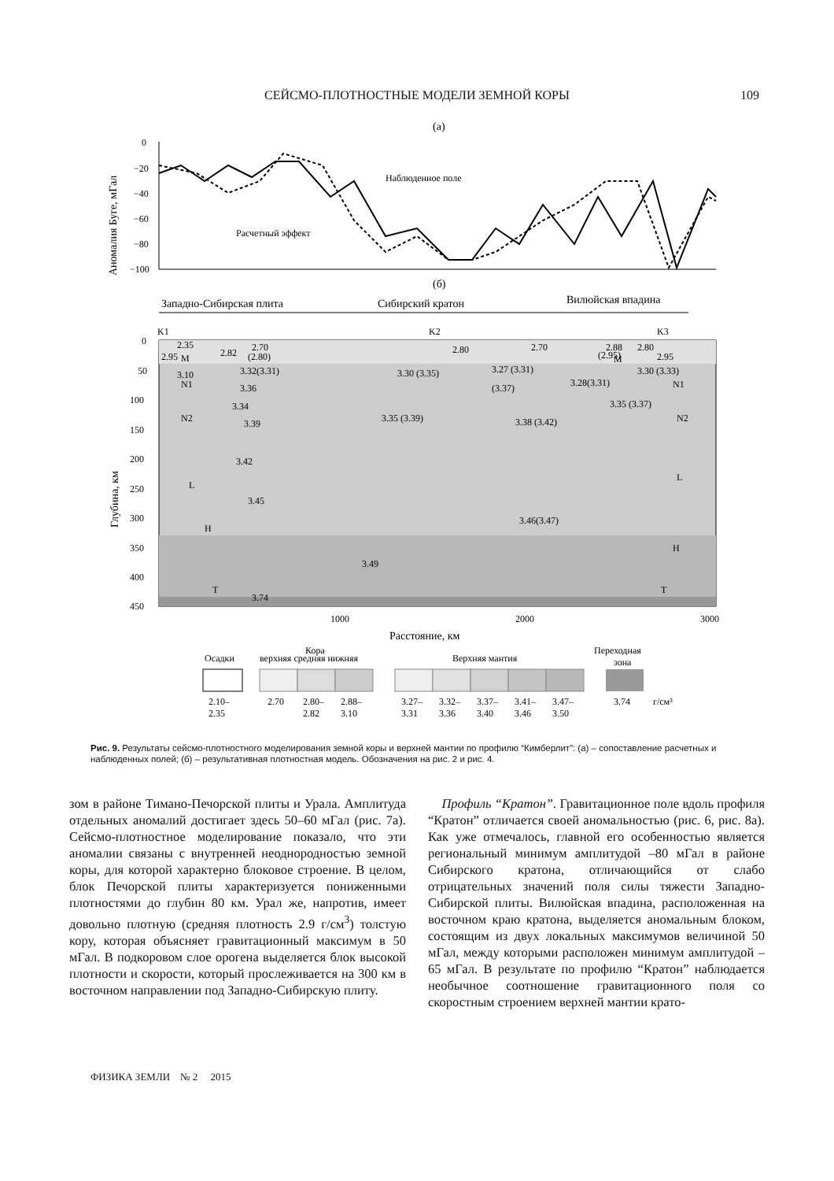СЕЙСМО-ПЛОТНОСТНЫЕ МОДЕЛИ ЗЕМНОЙ КОРЫ
109
(а)
Аномалия Буге, мГал
0
−20
−40
−60
−80
−100
Наблюденное поле
Расчетный эффект
(б)
Западно-Сибирская плита
Сибирский кратон
Вилюйская впадина
K1
K2
K3
Глубина, км
0
50
100
150
200
250
300
350
400
450
2.35
2.70
2.80
2.70
2.88
2.80
2.82
2.95
M
(2.80)
(2.95)
M
2.95
3.10
3.32(3.31)
3.30 (3.35)
3.27 (3.31)
3.30 (3.33)
N1
3.36
(3.37)
3.28(3.31)
N1
3.34
3.35 (3.37)
N2
3.35 (3.39)
3.38 (3.42)
N2
3.39
3.42
L
L
3.45
3.46(3.47)
H
H
3.49
T
3.74
T
1000
2000
3000
Расстояние, км
Осадки
Кора
верхняя средняя нижняя
Верхняя мантия
Переходная
зона
2.10–
2.35
2.70
2.80–
2.82
2.88–
3.10
3.27–
3.31
3.32–
3.36
3.37–
3.40
3.41–
3.46
3.47–
3.50
3.74
г/см³
Рис. 9. Результаты сейсмо-плотностного моделирования земной коры и верхней мантии по профилю “Кимберлит”: (а) – сопоставление расчетных и наблюденных полей; (б) – результативная плотностная модель. Обозначения на рис. 2 и рис. 4.
зом в районе Тимано-Печорской плиты и Урала. Амплитуда отдельных аномалий достигает здесь 50–60 мГал (рис. 7а). Сейсмо-плотностное моделирование показало, что эти аномалии связаны с внутренней неоднородностью земной коры, для которой характерно блоковое строение. В целом, блок Печорской плиты характеризуется пониженными плотностями до глубин 80 км. Урал же, напротив, имеет довольно плотную (средняя плотность 2.9 г/см<sup>3</sup>) толстую кору, которая объясняет гравитационный максимум в 50 мГал. В подкоровом слое орогена выделяется блок высокой плотности и скорости, который прослеживается на 300 км в восточном направлении под Западно-Сибирскую плиту.
Профиль “Кратон”. Гравитационное поле вдоль профиля “Кратон” отличается своей аномальностью (рис. 6, рис. 8а). Как уже отмечалось, главной его особенностью является региональный минимум амплитудой –80 мГал в районе Сибирского кратона, отличающийся от слабо отрицательных значений поля силы тяжести Западно-Сибирской плиты. Вилюйская впадина, расположенная на восточном краю кратона, выделяется аномальным блоком, состоящим из двух локальных максимумов величиной 50 мГал, между которыми расположен минимум амплитудой –65 мГал. В результате по профилю “Кратон” наблюдается необычное соотношение гравитационного поля со скоростным строением верхней мантии крато-
ФИЗИКА ЗЕМЛИ № 2 2015